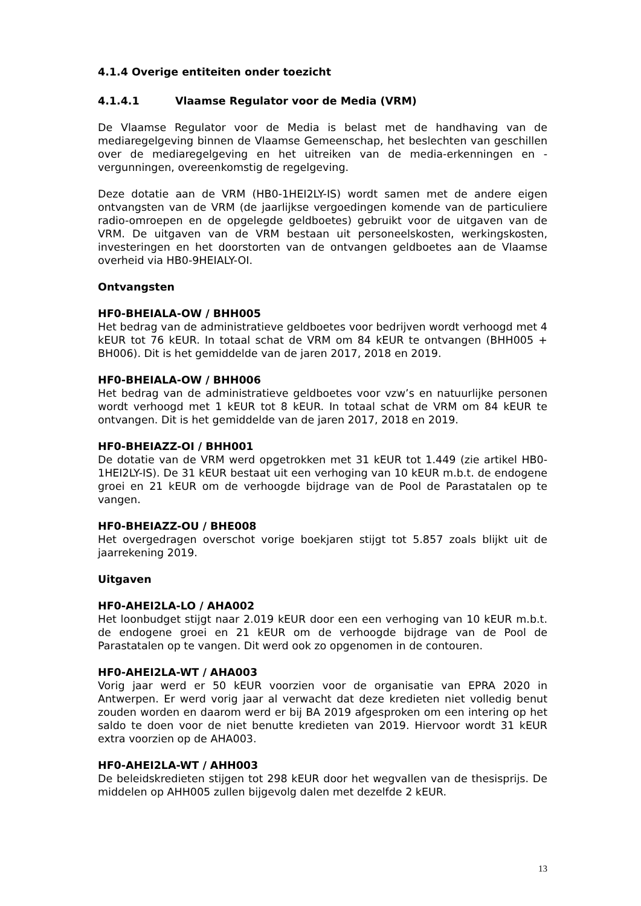4.1.4 Overige entiteiten onder toezicht
4.1.4.1 Vlaamse Regulator voor de Media (VRM)
De Vlaamse Regulator voor de Media is belast met de handhaving van de mediaregelgeving binnen de Vlaamse Gemeenschap, het beslechten van geschillen over de mediaregelgeving en het uitreiken van de media-erkenningen en -vergunningen, overeenkomstig de regelgeving.
Deze dotatie aan de VRM (HB0-1HEI2LY-IS) wordt samen met de andere eigen ontvangsten van de VRM (de jaarlijkse vergoedingen komende van de particuliere radio-omroepen en de opgelegde geldboetes) gebruikt voor de uitgaven van de VRM. De uitgaven van de VRM bestaan uit personeelskosten, werkingskosten, investeringen en het doorstorten van de ontvangen geldboetes aan de Vlaamse overheid via HB0-9HEIALY-OI.
Ontvangsten
HF0-BHEIALA-OW / BHH005
Het bedrag van de administratieve geldboetes voor bedrijven wordt verhoogd met 4 kEUR tot 76 kEUR. In totaal schat de VRM om 84 kEUR te ontvangen (BHH005 + BH006). Dit is het gemiddelde van de jaren 2017, 2018 en 2019.
HF0-BHEIALA-OW / BHH006
Het bedrag van de administratieve geldboetes voor vzw’s en natuurlijke personen wordt verhoogd met 1 kEUR tot 8 kEUR. In totaal schat de VRM om 84 kEUR te ontvangen. Dit is het gemiddelde van de jaren 2017, 2018 en 2019.
HF0-BHEIAZZ-OI / BHH001
De dotatie van de VRM werd opgetrokken met 31 kEUR tot 1.449 (zie artikel HB0-1HEI2LY-IS). De 31 kEUR bestaat uit een verhoging van 10 kEUR m.b.t. de endogene groei en 21 kEUR om de verhoogde bijdrage van de Pool de Parastatalen op te vangen.
HF0-BHEIAZZ-OU / BHE008
Het overgedragen overschot vorige boekjaren stijgt tot 5.857 zoals blijkt uit de jaarrekening 2019.
Uitgaven
HF0-AHEI2LA-LO / AHA002
Het loonbudget stijgt naar 2.019 kEUR door een een verhoging van 10 kEUR m.b.t. de endogene groei en 21 kEUR om de verhoogde bijdrage van de Pool de Parastatalen op te vangen. Dit werd ook zo opgenomen in de contouren.
HF0-AHEI2LA-WT / AHA003
Vorig jaar werd er 50 kEUR voorzien voor de organisatie van EPRA 2020 in Antwerpen. Er werd vorig jaar al verwacht dat deze kredieten niet volledig benut zouden worden en daarom werd er bij BA 2019 afgesproken om een intering op het saldo te doen voor de niet benutte kredieten van 2019. Hiervoor wordt 31 kEUR extra voorzien op de AHA003.
HF0-AHEI2LA-WT / AHH003
De beleidskredieten stijgen tot 298 kEUR door het wegvallen van de thesisprijs. De middelen op AHH005 zullen bijgevolg dalen met dezelfde 2 kEUR.
13